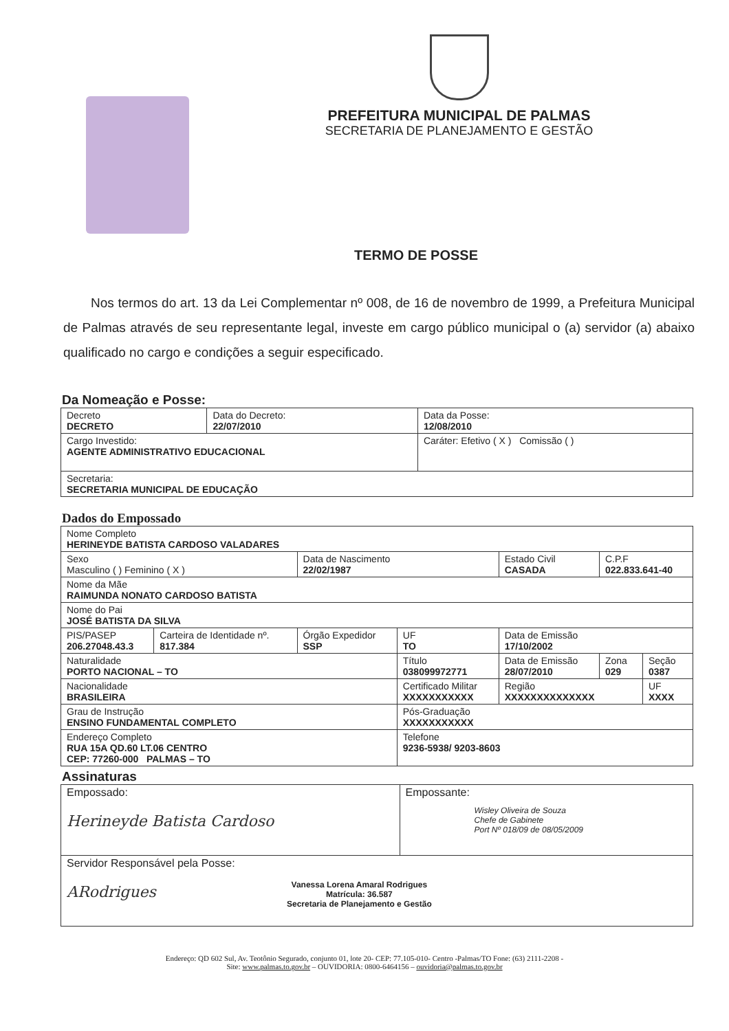PREFEITURA MUNICIPAL DE PALMAS
SECRETARIA DE PLANEJAMENTO E GESTÃO
TERMO DE POSSE
Nos termos do art. 13 da Lei Complementar nº 008, de 16 de novembro de 1999, a Prefeitura Municipal de Palmas através de seu representante legal, investe em cargo público municipal o (a) servidor (a) abaixo qualificado no cargo e condições a seguir especificado.
Da Nomeação e Posse:
| Decreto DECRETO | Data do Decreto: 22/07/2010 | Data da Posse: 12/08/2010 |
| Cargo Investido: AGENTE ADMINISTRATIVO EDUCACIONAL | | Caráter: Efetivo ( X ) Comissão ( ) |
| Secretaria: SECRETARIA MUNICIPAL DE EDUCAÇÃO | | |
Dados do Empossado
| Nome Completo HERINEYDE BATISTA CARDOSO VALADARES | | | | | | |
| Sexo Masculino ( ) Feminino ( X ) | | Data de Nascimento 22/02/1987 | | Estado Civil CASADA | C.P.F 022.833.641-40 | |
| Nome da Mãe RAIMUNDA NONATO CARDOSO BATISTA | | | | | | |
| Nome do Pai JOSÉ BATISTA DA SILVA | | | | | | |
| PIS/PASEP 206.27048.43.3 | Carteira de Identidade nº. 817.384 | Órgão Expedidor SSP | UF TO | Data de Emissão 17/10/2002 | | |
| Naturalidade PORTO NACIONAL – TO | | | Título 038099972771 | Data de Emissão 28/07/2010 | Zona 029 | Seção 0387 |
| Nacionalidade BRASILEIRA | | | Certificado Militar XXXXXXXXXXX | Região XXXXXXXXXXXXXX | | UF XXXX |
| Grau de Instrução ENSINO FUNDAMENTAL COMPLETO | | | Pós-Graduação XXXXXXXXXXX | | | |
| Endereço Completo RUA 15A QD.60 LT.06 CENTRO CEP: 77260-000 PALMAS – TO | | | Telefone 9236-5938/ 9203-8603 | | | |
Assinaturas
| Empossado: Herineyde Batista Cardoso | Empossante: Wisley Oliveira de Souza Chefe de Gabinete Port Nº 018/09 de 08/05/2009 |
| Servidor Responsável pela Posse: ARodrigues Vanessa Lorena Amaral Rodrigues Matrícula: 36.587 Secretaria de Planejamento e Gestão | |
Endereço: QD 602 Sul, Av. Teotônio Segurado, conjunto 01, lote 20- CEP: 77.105-010- Centro -Palmas/TO Fone: (63) 2111-2208 -
Site: www.palmas.to.gov.br – OUVIDORIA: 0800-6464156 – ouvidoria@palmas.to.gov.br